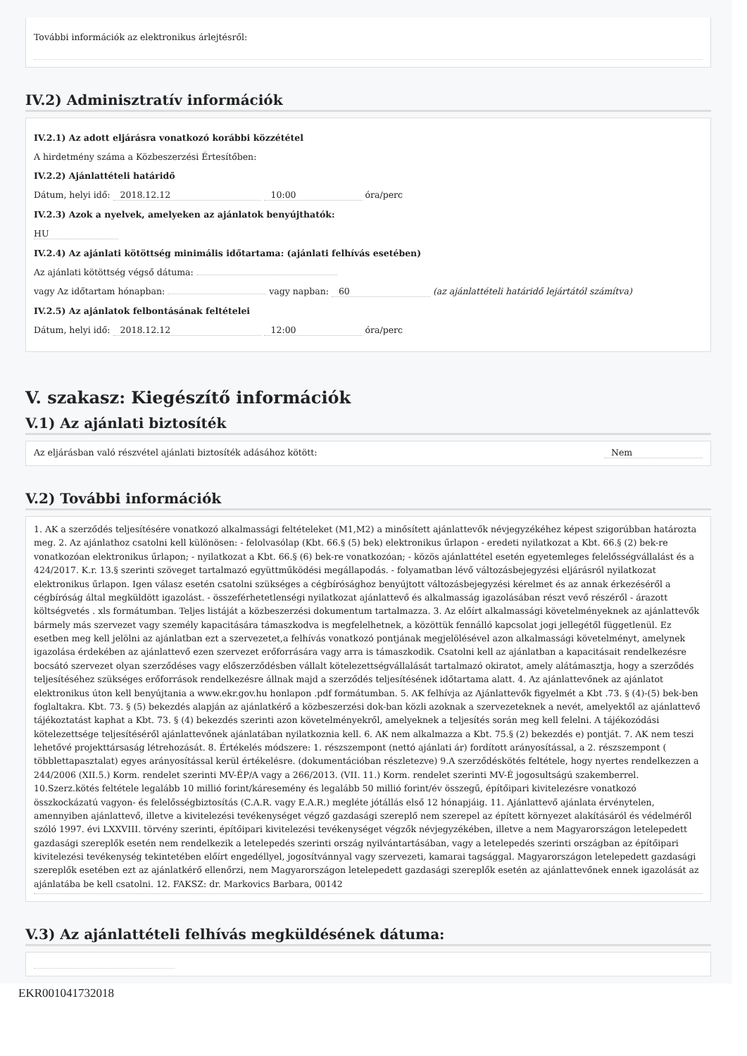További információk az elektronikus árlejtésről:
IV.2) Adminisztratív információk
IV.2.1) Az adott eljárásra vonatkozó korábbi közzététel
A hirdetmény száma a Közbeszerzési Értesítőben:
IV.2.2) Ajánlattételi határidő
Dátum, helyi idő: 2018.12.12 10:00 óra/perc
IV.2.3) Azok a nyelvek, amelyeken az ajánlatok benyújthatók:
HU
IV.2.4) Az ajánlati kötöttség minimális időtartama: (ajánlati felhívás esetében)
Az ajánlati kötöttség végső dátuma:
vagy Az időtartam hónapban: vagy napban: 60 (az ajánlattételi határidő lejártától számítva)
IV.2.5) Az ajánlatok felbontásának feltételei
Dátum, helyi idő: 2018.12.12 12:00 óra/perc
V. szakasz: Kiegészítő információk
V.1) Az ajánlati biztosíték
Az eljárásban való részvétel ajánlati biztosíték adásához kötött: Nem
V.2) További információk
1. AK a szerződés teljesítésére vonatkozó alkalmassági feltételeket (M1,M2) a minősített ajánlattevők névjegyzékéhez képest szigorúbban határozta meg. 2. Az ajánlathoz csatolni kell különösen: - felolvasólap (Kbt. 66.§ (5) bek) elektronikus űrlapon - eredeti nyilatkozat a Kbt. 66.§ (2) bek-re vonatkozóan elektronikus űrlapon; - nyilatkozat a Kbt. 66.§ (6) bek-re vonatkozóan; - közös ajánlattétel esetén egyetemleges felelősségvállalást és a 424/2017. K.r. 13.§ szerinti szöveget tartalmazó együttműködési megállapodás. - folyamatban lévő változásbejegyzési eljárásról nyilatkozat elektronikus űrlapon. Igen válasz esetén csatolni szükséges a cégbírósághoz benyújtott változásbejegyzési kérelmet és az annak érkezéséről a cégbíróság által megküldött igazolást. - összeférhetetlenségi nyilatkozat ajánlattevő és alkalmasság igazolásában részt vevő részéről - árazott költségvetés . xls formátumban. Teljes listáját a közbeszerzési dokumentum tartalmazza. 3. Az előírt alkalmassági követelményeknek az ajánlattevők bármely más szervezet vagy személy kapacitására támaszkodva is megfelelhetnek, a közöttük fennálló kapcsolat jogi jellegétől függetlenül. Ez esetben meg kell jelölni az ajánlatban ezt a szervezetet,a felhívás vonatkozó pontjának megjelölésével azon alkalmassági követelményt, amelynek igazolása érdekében az ajánlattevő ezen szervezet erőforrására vagy arra is támaszkodik. Csatolni kell az ajánlatban a kapacitásait rendelkezésre bocsátó szervezet olyan szerződéses vagy előszerződésben vállalt kötelezettségvállalását tartalmazó okiratot, amely alátámasztja, hogy a szerződés teljesítéséhez szükséges erőforrások rendelkezésre állnak majd a szerződés teljesítésének időtartama alatt. 4. Az ajánlattevőnek az ajánlatot elektronikus úton kell benyújtania a www.ekr.gov.hu honlapon .pdf formátumban. 5. AK felhívja az Ajánlattevők figyelmét a Kbt .73. § (4)-(5) bek-ben foglaltakra. Kbt. 73. § (5) bekezdés alapján az ajánlatkérő a közbeszerzési dok-ban közli azoknak a szervezeteknek a nevét, amelyektől az ajánlattevő tájékoztatást kaphat a Kbt. 73. § (4) bekezdés szerinti azon követelményekről, amelyeknek a teljesítés során meg kell felelni. A tájékozódási kötelezettsége teljesítéséről ajánlattevőnek ajánlatában nyilatkoznia kell. 6. AK nem alkalmazza a Kbt. 75.§ (2) bekezdés e) pontját. 7. AK nem teszi lehetővé projekttársaság létrehozását. 8. Értékelés módszere: 1. részszempont (nettó ajánlati ár) fordított arányosítással, a 2. részszempont ( többlettapasztalat) egyes arányosítással kerül értékelésre. (dokumentációban részletezve) 9.A szerződéskötés feltétele, hogy nyertes rendelkezzen a 244/2006 (XII.5.) Korm. rendelet szerinti MV-ÉP/A vagy a 266/2013. (VII. 11.) Korm. rendelet szerinti MV-É jogosultságú szakemberrel. 10.Szerz.kötés feltétele legalább 10 millió forint/káresemény és legalább 50 millió forint/év összegű, építőipari kivitelezésre vonatkozó összkockázatú vagyon- és felelősségbiztosítás (C.A.R. vagy E.A.R.) megléte jótállás első 12 hónapjáig. 11. Ajánlattevő ajánlata érvénytelen, amennyiben ajánlattevő, illetve a kivitelezési tevékenységet végző gazdasági szereplő nem szerepel az épített környezet alakításáról és védelméről szóló 1997. évi LXXVIII. törvény szerinti, építőipari kivitelezési tevékenységet végzők névjegyzékében, illetve a nem Magyarországon letelepedett gazdasági szereplők esetén nem rendelkezik a letelepedés szerinti ország nyilvántartásában, vagy a letelepedés szerinti országban az építőipari kivitelezési tevékenység tekintetében előírt engedéllyel, jogosítvánnyal vagy szervezeti, kamarai tagsággal. Magyarországon letelepedett gazdasági szereplők esetében ezt az ajánlatkérő ellenőrzi, nem Magyarországon letelepedett gazdasági szereplők esetén az ajánlattevőnek ennek igazolását az ajánlatába be kell csatolni. 12. FAKSZ: dr. Markovics Barbara, 00142
V.3) Az ajánlattételi felhívás megküldésének dátuma:
EKR001041732018